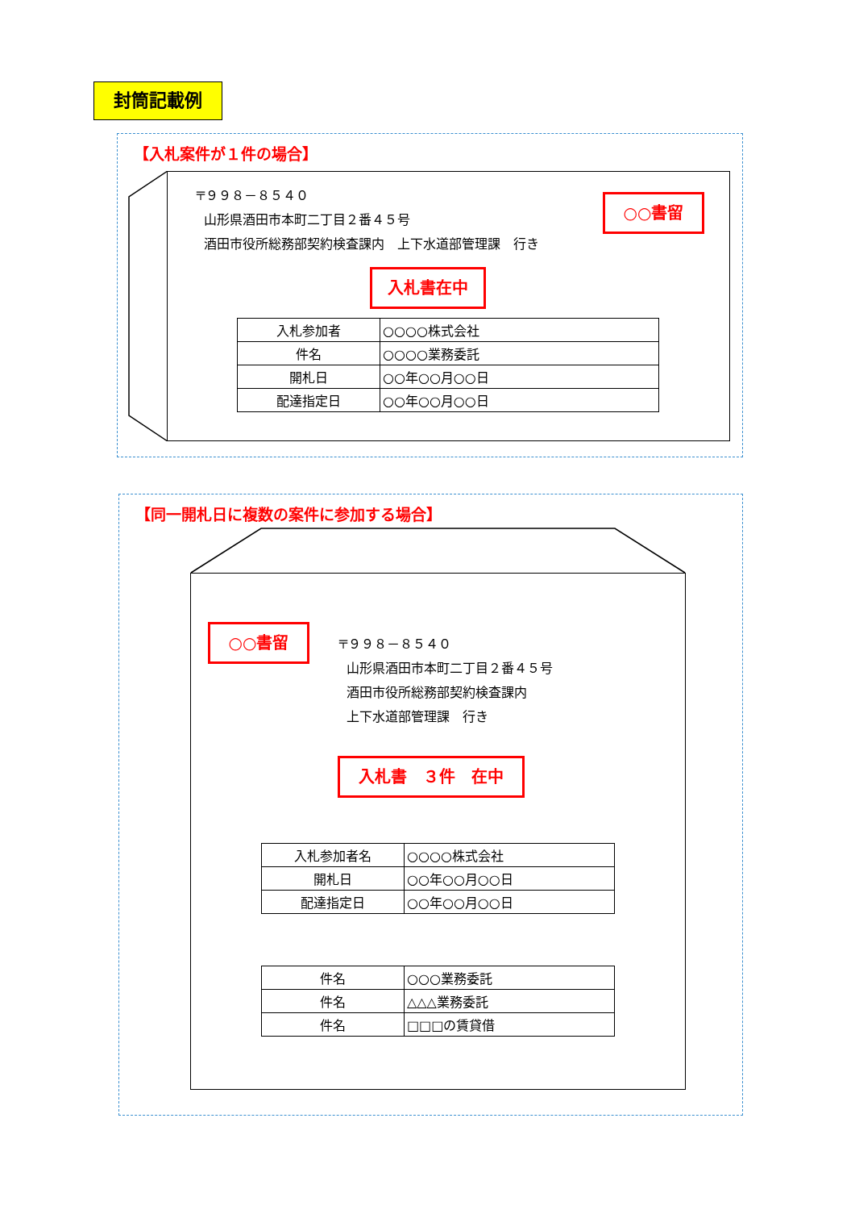封筒記載例
【入札案件が１件の場合】
〒９９８－８５４０
山形県酒田市本町二丁目２番４５号
酒田市役所総務部契約検査課内　上下水道部管理課　行き
○○書留
入札書在中
| 入札参加者 | ○○○○株式会社 |
| 件名 | ○○○○業務委託 |
| 開札日 | ○○年○○月○○日 |
| 配達指定日 | ○○年○○月○○日 |
【同一開札日に複数の案件に参加する場合】
○○書留
〒９９８－８５４０
山形県酒田市本町二丁目２番４５号
酒田市役所総務部契約検査課内
上下水道部管理課　行き
入札書　３件　在中
| 入札参加者名 | ○○○○株式会社 |
| 開札日 | ○○年○○月○○日 |
| 配達指定日 | ○○年○○月○○日 |
| 件名 | ○○○業務委託 |
| 件名 | △△△業務委託 |
| 件名 | □□□の賃貸借 |